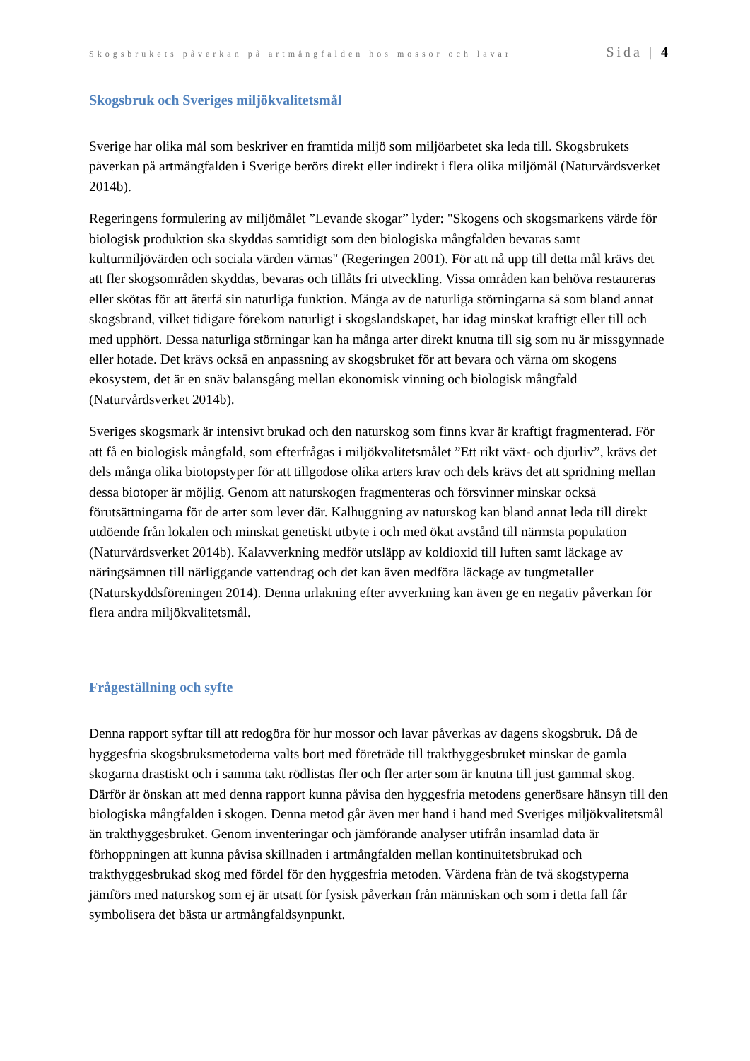Skogsbrukets påverkan på artmångfalden hos mossor och lavar Sida | 4
Skogsbruk och Sveriges miljökvalitetsmål
Sverige har olika mål som beskriver en framtida miljö som miljöarbetet ska leda till. Skogsbrukets påverkan på artmångfalden i Sverige berörs direkt eller indirekt i flera olika miljömål (Naturvårdsverket 2014b).
Regeringens formulering av miljömålet ”Levande skogar” lyder: "Skogens och skogsmarkens värde för biologisk produktion ska skyddas samtidigt som den biologiska mångfalden bevaras samt kulturmiljövärden och sociala värden värnas" (Regeringen 2001). För att nå upp till detta mål krävs det att fler skogsområden skyddas, bevaras och tillåts fri utveckling. Vissa områden kan behöva restaureras eller skötas för att återfå sin naturliga funktion. Många av de naturliga störningarna så som bland annat skogsbrand, vilket tidigare förekom naturligt i skogslandskapet, har idag minskat kraftigt eller till och med upphört. Dessa naturliga störningar kan ha många arter direkt knutna till sig som nu är missgynnade eller hotade. Det krävs också en anpassning av skogsbruket för att bevara och värna om skogens ekosystem, det är en snäv balansgång mellan ekonomisk vinning och biologisk mångfald (Naturvårdsverket 2014b).
Sveriges skogsmark är intensivt brukad och den naturskog som finns kvar är kraftigt fragmenterad. För att få en biologisk mångfald, som efterfrågas i miljökvalitetsmålet ”Ett rikt växt- och djurliv”, krävs det dels många olika biotopstyper för att tillgodose olika arters krav och dels krävs det att spridning mellan dessa biotoper är möjlig. Genom att naturskogen fragmenteras och försvinner minskar också förutsättningarna för de arter som lever där. Kalhuggning av naturskog kan bland annat leda till direkt utdöende från lokalen och minskat genetiskt utbyte i och med ökat avstånd till närmsta population (Naturvårdsverket 2014b). Kalavverkning medför utsläpp av koldioxid till luften samt läckage av näringsämnen till närliggande vattendrag och det kan även medföra läckage av tungmetaller (Naturskyddsföreningen 2014). Denna urlakning efter avverkning kan även ge en negativ påverkan för flera andra miljökvalitetsmål.
Frågeställning och syfte
Denna rapport syftar till att redogöra för hur mossor och lavar påverkas av dagens skogsbruk. Då de hyggesfria skogsbruksmetoderna valts bort med företräde till trakthyggesbruket minskar de gamla skogarna drastiskt och i samma takt rödlistas fler och fler arter som är knutna till just gammal skog. Därför är önskan att med denna rapport kunna påvisa den hyggesfria metodens generösare hänsyn till den biologiska mångfalden i skogen. Denna metod går även mer hand i hand med Sveriges miljökvalitetsmål än trakthyggesbruket. Genom inventeringar och jämförande analyser utifrån insamlad data är förhoppningen att kunna påvisa skillnaden i artmångfalden mellan kontinuitetsbrukad och trakthyggesbrukad skog med fördel för den hyggesfria metoden. Värdena från de två skogstyperna jämförs med naturskog som ej är utsatt för fysisk påverkan från människan och som i detta fall får symbolisera det bästa ur artmångfaldsynpunkt.